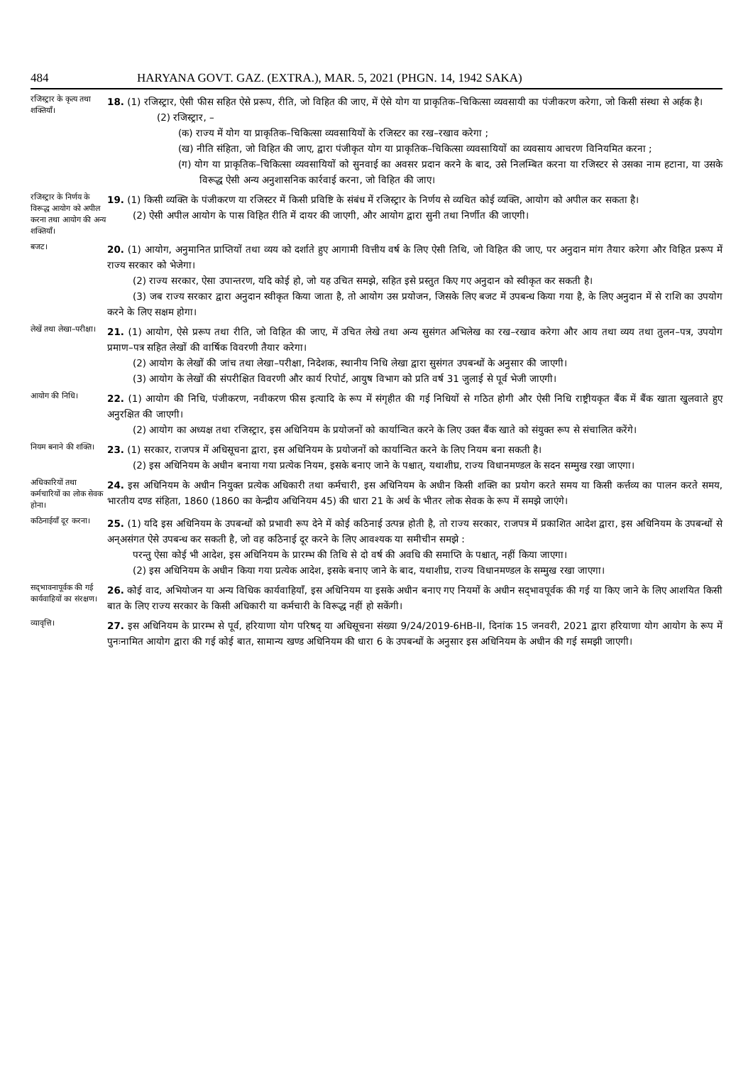484 HARYANA GOVT. GAZ. (EXTRA.), MAR. 5, 2021 (PHGN. 14, 1942 SAKA)
रजिस्ट्रार के कृत्य तथा शक्तियाँ।
18. (1) रजिस्ट्रार, ऐसी फीस सहित ऐसे प्ररूप, रीति, जो विहित की जाए, में ऐसे योग या प्राकृतिक–चिकित्सा व्यवसायी का पंजीकरण करेगा, जो किसी संस्था से अर्हक है।
(2) रजिस्ट्रार, –
(क) राज्य में योग या प्राकृतिक–चिकित्सा व्यवसायियों के रजिस्टर का रख–रखाव करेगा ;
(ख) नीति संहिता, जो विहित की जाए, द्वारा पंजीकृत योग या प्राकृतिक–चिकित्सा व्यवसायियों का व्यवसाय आचरण विनियमित करना ;
(ग) योग या प्राकृतिक–चिकित्सा व्यवसायियों को सुनवाई का अवसर प्रदान करने के बाद, उसे निलम्बित करना या रजिस्टर से उसका नाम हटाना, या उसके विरूद्ध ऐसी अन्य अनुशासनिक कार्रवाई करना, जो विहित की जाए।
रजिस्ट्रार के निर्णय के विरूद्ध आयोग को अपील करना तथा आयोग की अन्य शक्तियाँ।
19. (1) किसी व्यक्ति के पंजीकरण या रजिस्टर में किसी प्रविष्टि के संबंध में रजिस्ट्रार के निर्णय से व्यथित कोई व्यक्ति, आयोग को अपील कर सकता है।
(2) ऐसी अपील आयोग के पास विहित रीति में दायर की जाएगी, और आयोग द्वारा सुनी तथा निर्णीत की जाएगी।
बजट।
20. (1) आयोग, अनुमानित प्राप्तियों तथा व्यय को दर्शाते हुए आगामी वित्तीय वर्ष के लिए ऐसी तिथि, जो विहित की जाए, पर अनुदान मांग तैयार करेगा और विहित प्ररूप में राज्य सरकार को भेजेगा।
(2) राज्य सरकार, ऐसा उपान्तरण, यदि कोई हो, जो यह उचित समझे, सहित इसे प्रस्तुत किए गए अनुदान को स्वीकृत कर सकती है।
(3) जब राज्य सरकार द्वारा अनुदान स्वीकृत किया जाता है, तो आयोग उस प्रयोजन, जिसके लिए बजट में उपबन्ध किया गया है, के लिए अनुदान में से राशि का उपयोग करने के लिए सक्षम होगा।
लेखें तथा लेखा–परीक्षा।
21. (1) आयोग, ऐसे प्ररूप तथा रीति, जो विहित की जाए, में उचित लेखे तथा अन्य सुसंगत अभिलेख का रख–रखाव करेगा और आय तथा व्यय तथा तुलन–पत्र, उपयोग प्रमाण–पत्र सहित लेखों की वार्षिक विवरणी तैयार करेगा।
(2) आयोग के लेखों की जांच तथा लेखा–परीक्षा, निदेशक, स्थानीय निधि लेखा द्वारा सुसंगत उपबन्धों के अनुसार की जाएगी।
(3) आयोग के लेखों की संपरीक्षित विवरणी और कार्य रिपोर्ट, आयुष विभाग को प्रति वर्ष 31 जुलाई से पूर्व भेजी जाएगी।
आयोग की निधि।
22. (1) आयोग की निधि, पंजीकरण, नवीकरण फीस इत्यादि के रूप में संगृहीत की गई निधियों से गठित होगी और ऐसी निधि राष्ट्रीयकृत बैंक में बैंक खाता खुलवाते हुए अनुरक्षित की जाएगी।
(2) आयोग का अध्यक्ष तथा रजिस्ट्रार, इस अधिनियम के प्रयोजनों को कार्यान्वित करने के लिए उक्त बैंक खाते को संयुक्त रूप से संचालित करेंगे।
नियम बनाने की शक्ति।
23. (1) सरकार, राजपत्र में अधिसूचना द्वारा, इस अधिनियम के प्रयोजनों को कार्यान्वित करने के लिए नियम बना सकती है।
(2) इस अधिनियम के अधीन बनाया गया प्रत्येक नियम, इसके बनाए जाने के पश्चात्, यथाशीघ्र, राज्य विधानमण्डल के सदन सम्मुख रखा जाएगा।
अधिकारियों तथा कर्मचारियों का लोक सेवक होना।
24. इस अधिनियम के अधीन नियुक्त प्रत्येक अधिकारी तथा कर्मचारी, इस अधिनियम के अधीन किसी शक्ति का प्रयोग करते समय या किसी कर्त्तव्य का पालन करते समय, भारतीय दण्ड संहिता, 1860 (1860 का केन्द्रीय अधिनियम 45) की धारा 21 के अर्थ के भीतर लोक सेवक के रूप में समझे जाएंगे।
कठिनाईयाँ दूर करना।
25. (1) यदि इस अधिनियम के उपबन्धों को प्रभावी रूप देने में कोई कठिनाई उत्पन्न होती है, तो राज्य सरकार, राजपत्र में प्रकाशित आदेश द्वारा, इस अधिनियम के उपबन्धों से अन्असंगत ऐसे उपबन्ध कर सकती है, जो वह कठिनाई दूर करने के लिए आवश्यक या समीचीन समझे :
परन्तु ऐसा कोई भी आदेश, इस अधिनियम के प्रारम्भ की तिथि से दो वर्ष की अवधि की समाप्ति के पश्चात्, नहीं किया जाएगा।
(2) इस अधिनियम के अधीन किया गया प्रत्येक आदेश, इसके बनाए जाने के बाद, यथाशीघ्र, राज्य विधानमण्डल के सम्मुख रखा जाएगा।
सद्‌भावनापूर्वक की गई कार्यवाहियों का संरक्षण।
26. कोई वाद, अभियोजन या अन्य विधिक कार्यवाहियाँ, इस अधिनियम या इसके अधीन बनाए गए नियमों के अधीन सद्‌भावपूर्वक की गई या किए जाने के लिए आशयित किसी बात के लिए राज्य सरकार के किसी अधिकारी या कर्मचारी के विरूद्ध नहीं हो सकेंगी।
व्यावृत्ति।
27. इस अधिनियम के प्रारम्भ से पूर्व, हरियाणा योग परिषद् या अधिसूचना संख्या 9/24/2019-6HB-II, दिनांक 15 जनवरी, 2021 द्वारा हरियाणा योग आयोग के रूप में पुनःनामित आयोग द्वारा की गई कोई बात, सामान्य खण्ड अधिनियम की धारा 6 के उपबन्धों के अनुसार इस अधिनियम के अधीन की गई समझी जाएगी।